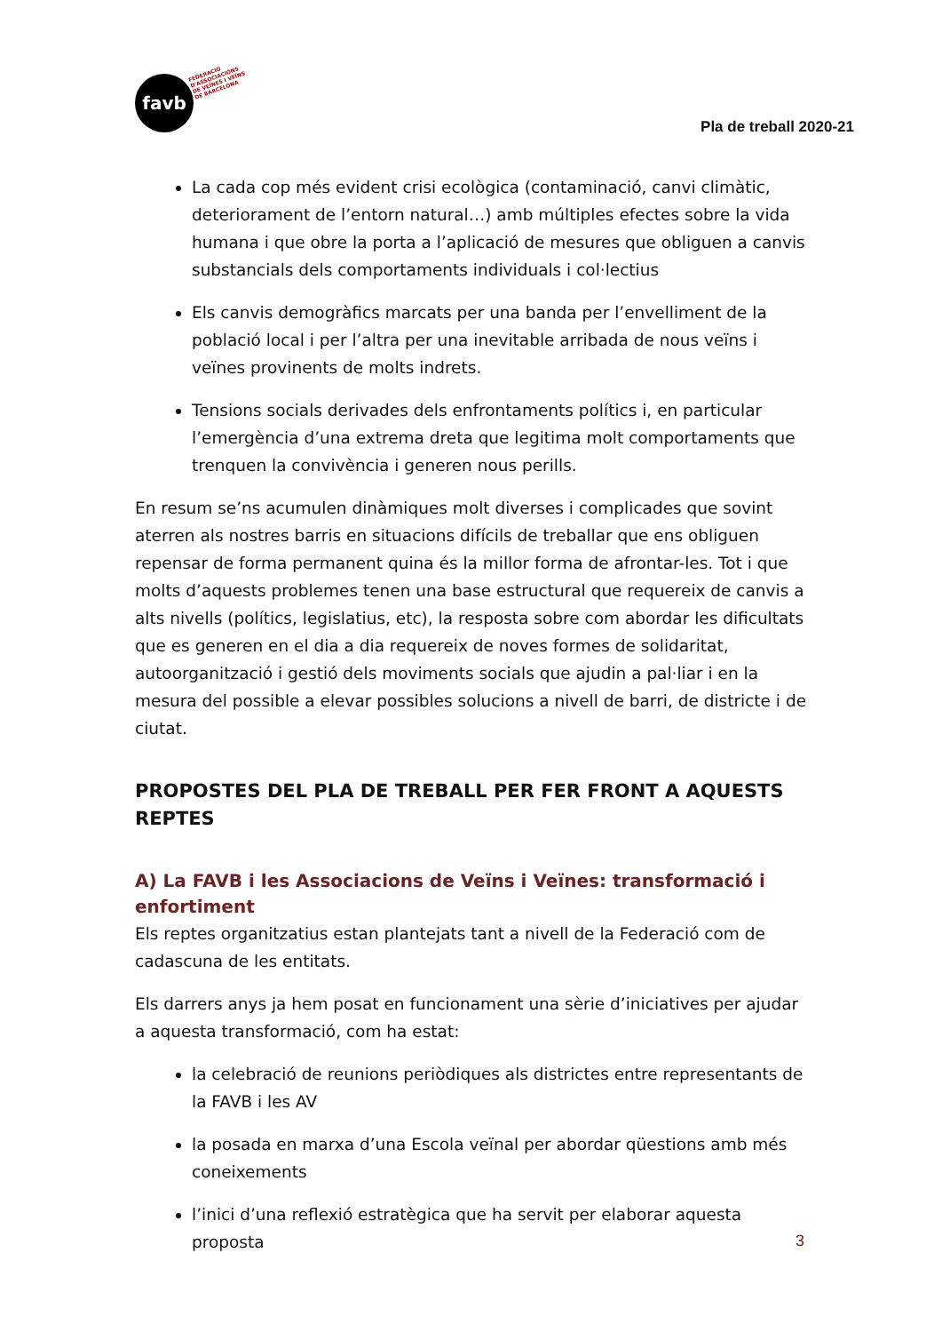favb
FEDERACIÓ
D'ASSOCIACIONS
DE VEÏNES I VEÏNS
DE BARCELONA
Pla de treball 2020-21
La cada cop més evident crisi ecològica (contaminació, canvi climàtic, deteriorament de l’entorn natural…) amb múltiples efectes sobre la vida humana i que obre la porta a l’aplicació de mesures que obliguen a canvis substancials dels comportaments individuals i col·lectius
Els canvis demogràfics marcats per una banda per l’envelliment de la població local i per l’altra per una inevitable arribada de nous veïns i veïnes provinents de molts indrets.
Tensions socials derivades dels enfrontaments polítics i, en particular l’emergència d’una extrema dreta que legitima molt comportaments que trenquen la convivència i generen nous perills.
En resum se’ns acumulen dinàmiques molt diverses i complicades que sovint aterren als nostres barris en situacions difícils de treballar que ens obliguen repensar de forma permanent quina és la millor forma de afrontar-les. Tot i que molts d’aquests problemes tenen una base estructural que requereix de canvis a alts nivells (polítics, legislatius, etc), la resposta sobre com abordar les dificultats que es generen en el dia a dia requereix de noves formes de solidaritat, autoorganització i gestió dels moviments socials que ajudin a pal·liar i en la mesura del possible a elevar possibles solucions a nivell de barri, de districte i de ciutat.
PROPOSTES DEL PLA DE TREBALL PER FER FRONT A AQUESTS REPTES
A) La FAVB i les Associacions de Veïns i Veïnes: transformació i enfortiment
Els reptes organitzatius estan plantejats tant a nivell de la Federació com de cadascuna de les entitats.
Els darrers anys ja hem posat en funcionament una sèrie d’iniciatives per ajudar a aquesta transformació, com ha estat:
la celebració de reunions periòdiques als districtes entre representants de la FAVB i les AV
la posada en marxa d’una Escola veïnal per abordar qüestions amb més coneixements
l’inici d’una reflexió estratègica que ha servit per elaborar aquesta proposta
3